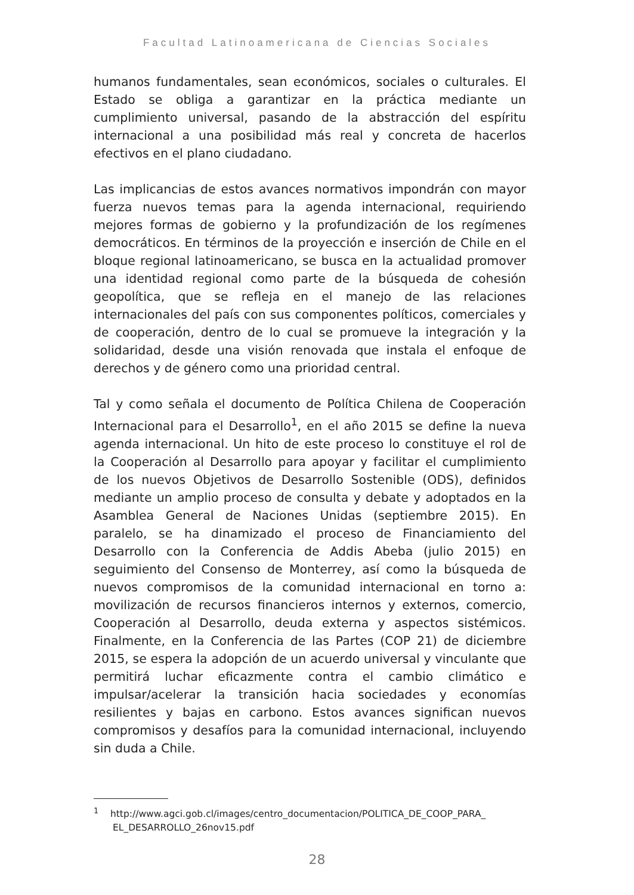Facultad Latinoamericana de Ciencias Sociales
humanos fundamentales, sean económicos, sociales o culturales. El Estado se obliga a garantizar en la práctica mediante un cumplimiento universal, pasando de la abstracción del espíritu internacional a una posibilidad más real y concreta de hacerlos efectivos en el plano ciudadano.
Las implicancias de estos avances normativos impondrán con mayor fuerza nuevos temas para la agenda internacional, requiriendo mejores formas de gobierno y la profundización de los regímenes democráticos. En términos de la proyección e inserción de Chile en el bloque regional latinoamericano, se busca en la actualidad promover una identidad regional como parte de la búsqueda de cohesión geopolítica, que se refleja en el manejo de las relaciones internacionales del país con sus componentes políticos, comerciales y de cooperación, dentro de lo cual se promueve la integración y la solidaridad, desde una visión renovada que instala el enfoque de derechos y de género como una prioridad central.
Tal y como señala el documento de Política Chilena de Cooperación Internacional para el Desarrollo<sup>1</sup>, en el año 2015 se define la nueva agenda internacional. Un hito de este proceso lo constituye el rol de la Cooperación al Desarrollo para apoyar y facilitar el cumplimiento de los nuevos Objetivos de Desarrollo Sostenible (ODS), definidos mediante un amplio proceso de consulta y debate y adoptados en la Asamblea General de Naciones Unidas (septiembre 2015). En paralelo, se ha dinamizado el proceso de Financiamiento del Desarrollo con la Conferencia de Addis Abeba (julio 2015) en seguimiento del Consenso de Monterrey, así como la búsqueda de nuevos compromisos de la comunidad internacional en torno a: movilización de recursos financieros internos y externos, comercio, Cooperación al Desarrollo, deuda externa y aspectos sistémicos. Finalmente, en la Conferencia de las Partes (COP 21) de diciembre 2015, se espera la adopción de un acuerdo universal y vinculante que permitirá luchar eficazmente contra el cambio climático e impulsar/acelerar la transición hacia sociedades y economías resilientes y bajas en carbono. Estos avances significan nuevos compromisos y desafíos para la comunidad internacional, incluyendo sin duda a Chile.
<sup>1</sup> http://www.agci.gob.cl/images/centro_documentacion/POLITICA_DE_COOP_PARA_ EL_DESARROLLO_26nov15.pdf
28